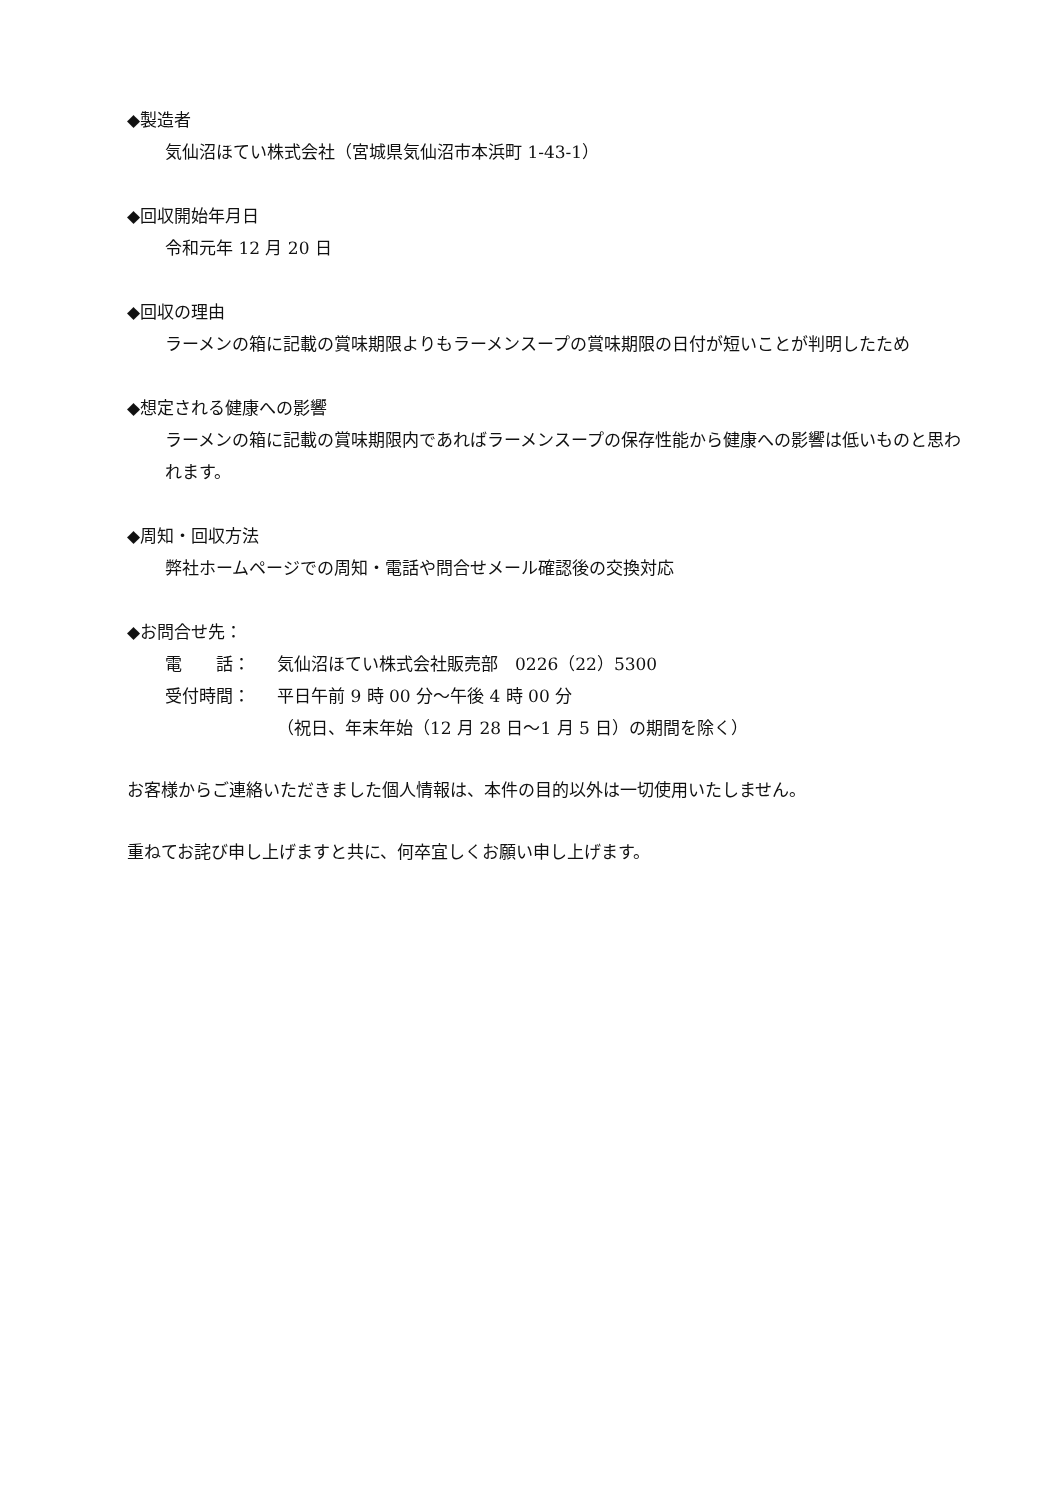◆製造者
気仙沼ほてい株式会社（宮城県気仙沼市本浜町 1-43-1）
◆回収開始年月日
令和元年 12 月 20 日
◆回収の理由
ラーメンの箱に記載の賞味期限よりもラーメンスープの賞味期限の日付が短いことが判明したため
◆想定される健康への影響
ラーメンの箱に記載の賞味期限内であればラーメンスープの保存性能から健康への影響は低いものと思われます。
◆周知・回収方法
弊社ホームページでの周知・電話や問合せメール確認後の交換対応
◆お問合せ先：
電　　話： 気仙沼ほてい株式会社販売部　0226（22）5300
受付時間： 平日午前 9 時 00 分～午後 4 時 00 分
（祝日、年末年始（12 月 28 日～1 月 5 日）の期間を除く）
お客様からご連絡いただきました個人情報は、本件の目的以外は一切使用いたしません。
重ねてお詫び申し上げますと共に、何卒宜しくお願い申し上げます。